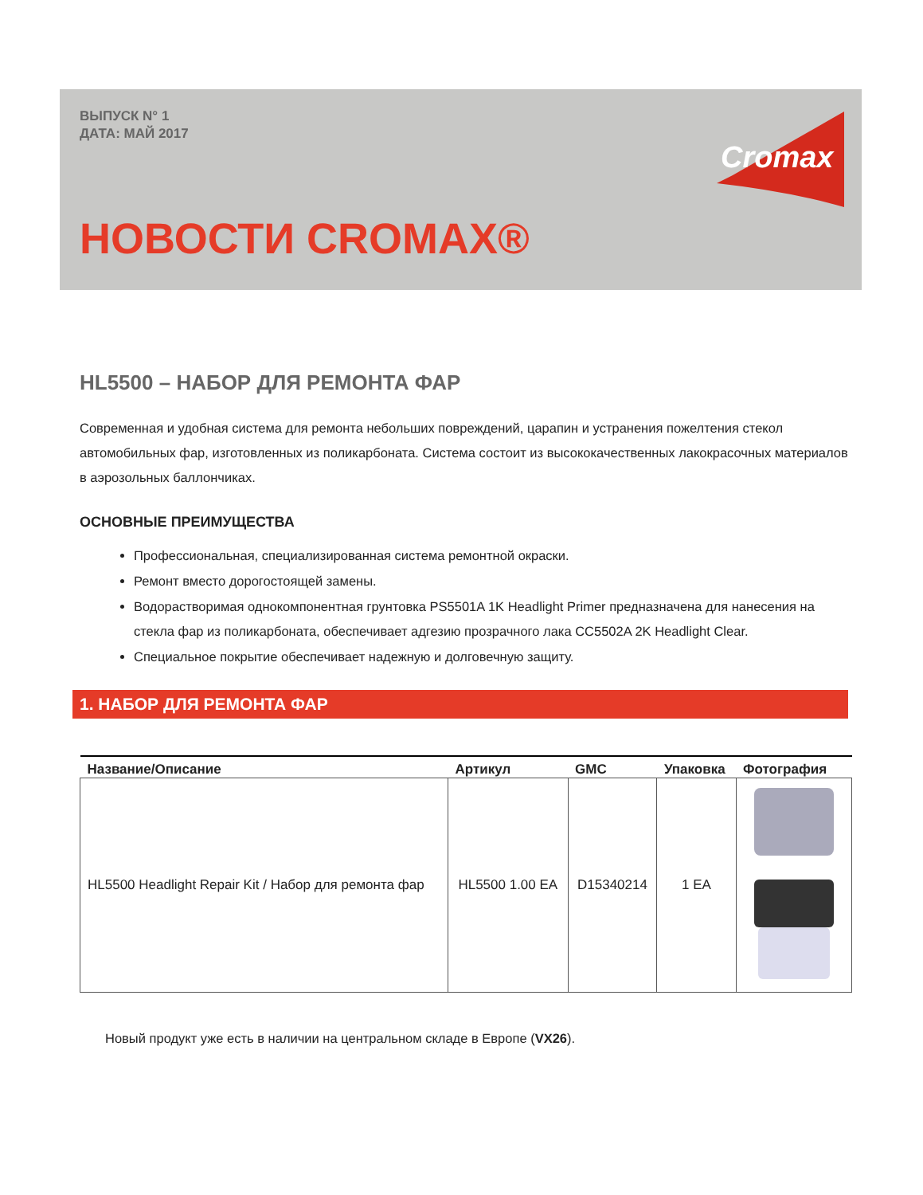ВЫПУСК N° 1
ДАТА: МАЙ 2017
Cromax
НОВОСТИ CROMAX®
HL5500 – НАБОР ДЛЯ РЕМОНТА ФАР
Современная и удобная система для ремонта небольших повреждений, царапин и устранения пожелтения стекол автомобильных фар, изготовленных из поликарбоната. Система состоит из высококачественных лакокрасочных материалов в аэрозольных баллончиках.
ОСНОВНЫЕ ПРЕИМУЩЕСТВА
Профессиональная, специализированная система ремонтной окраски.
Ремонт вместо дорогостоящей замены.
Водорастворимая однокомпонентная грунтовка PS5501A 1K Headlight Primer предназначена для нанесения на стекла фар из поликарбоната, обеспечивает адгезию прозрачного лака CC5502A 2K Headlight Clear.
Специальное покрытие обеспечивает надежную и долговечную защиту.
1. НАБОР ДЛЯ РЕМОНТА ФАР
| Название/Описание | Артикул | GMC | Упаковка | Фотография |
| --- | --- | --- | --- | --- |
| HL5500 Headlight Repair Kit / Набор для ремонта фар | HL5500 1.00 EA | D15340214 | 1 EA | |
Новый продукт уже есть в наличии на центральном складе в Европе (VX26).